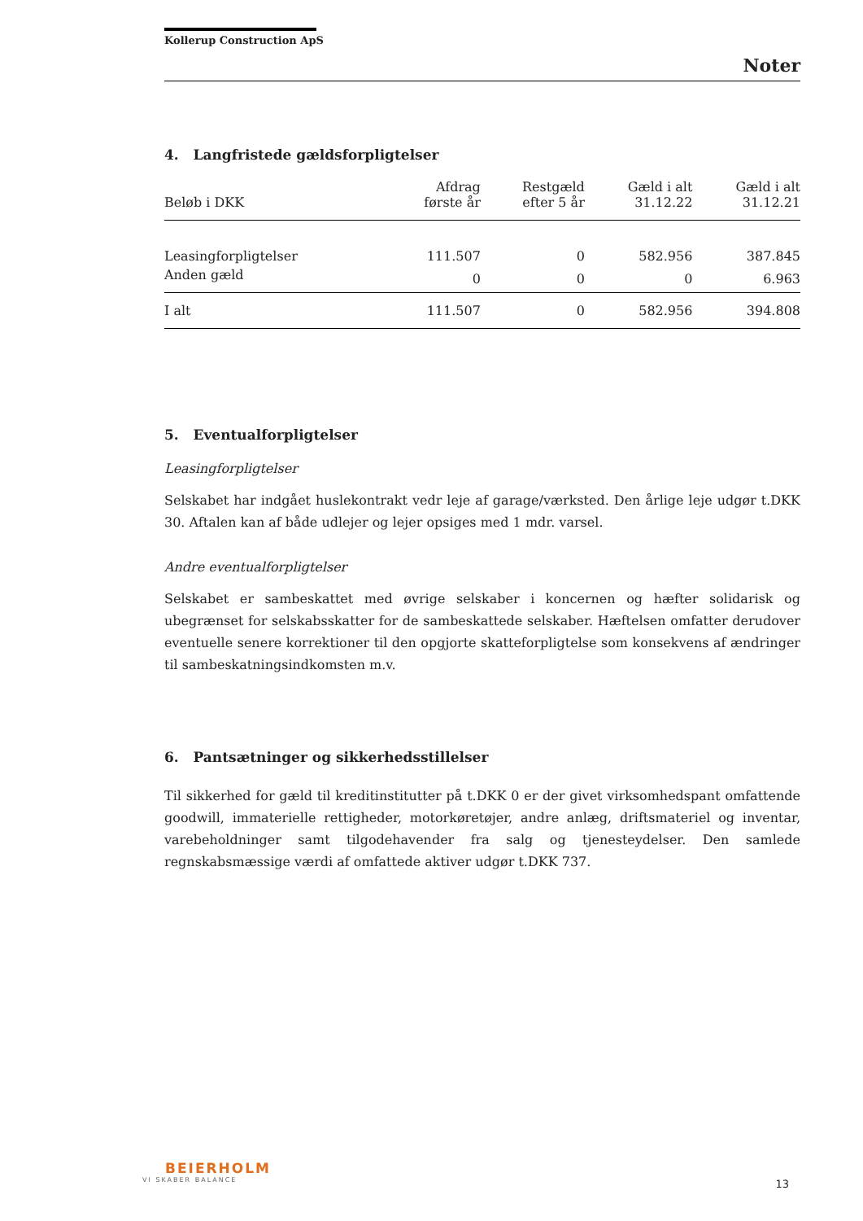Kollerup Construction ApS
Noter
4. Langfristede gældsforpligtelser
| Beløb i DKK | Afdrag første år | Restgæld efter 5 år | Gæld i alt 31.12.22 | Gæld i alt 31.12.21 |
| --- | --- | --- | --- | --- |
| Leasingforpligtelser | 111.507 | 0 | 582.956 | 387.845 |
| Anden gæld | 0 | 0 | 0 | 6.963 |
| I alt | 111.507 | 0 | 582.956 | 394.808 |
5. Eventualforpligtelser
Leasingforpligtelser
Selskabet har indgået huslekontrakt vedr leje af garage/værksted. Den årlige leje udgør t.DKK 30. Aftalen kan af både udlejer og lejer opsiges med 1 mdr. varsel.
Andre eventualforpligtelser
Selskabet er sambeskattet med øvrige selskaber i koncernen og hæfter solidarisk og ubegrænset for selskabsskatter for de sambeskattede selskaber. Hæftelsen omfatter derudover eventuelle senere korrektioner til den opgjorte skatteforpligtelse som konsekvens af ændringer til sambeskatningsindkomsten m.v.
6. Pantsætninger og sikkerhedsstillelser
Til sikkerhed for gæld til kreditinstitutter på t.DKK 0 er der givet virksomhedspant omfattende goodwill, immaterielle rettigheder, motorkøretøjer, andre anlæg, driftsmateriel og inventar, varebeholdninger samt tilgodehavender fra salg og tjenesteydelser. Den samlede regnskabsmæssige værdi af omfattede aktiver udgør t.DKK 737.
BEIERHOLM
VI SKABER BALANCE
13